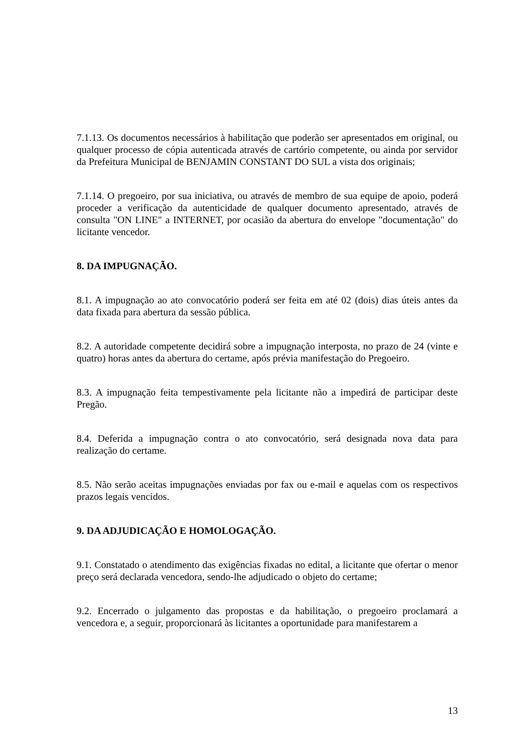7.1.13. Os documentos necessários à habilitação que poderão ser apresentados em original, ou qualquer processo de cópia autenticada através de cartório competente, ou ainda por servidor da Prefeitura Municipal de BENJAMIN CONSTANT DO SUL a vista dos originais;
7.1.14. O pregoeiro, por sua iniciativa, ou através de membro de sua equipe de apoio, poderá proceder a verificação da autenticidade de qualquer documento apresentado, através de consulta "ON LINE" a INTERNET, por ocasião da abertura do envelope "documentação" do licitante vencedor.
8. DA IMPUGNAÇÃO.
8.1. A impugnação ao ato convocatório poderá ser feita em até 02 (dois) dias úteis antes da data fixada para abertura da sessão pública.
8.2. A autoridade competente decidirá sobre a impugnação interposta, no prazo de 24 (vinte e quatro) horas antes da abertura do certame, após prévia manifestação do Pregoeiro.
8.3. A impugnação feita tempestivamente pela licitante não a impedirá de participar deste Pregão.
8.4. Deferida a impugnação contra o ato convocatório, será designada nova data para realização do certame.
8.5. Não serão aceitas impugnações enviadas por fax ou e-mail e aquelas com os respectivos prazos legais vencidos.
9. DA ADJUDICAÇÃO E HOMOLOGAÇÃO.
9.1. Constatado o atendimento das exigências fixadas no edital, a licitante que ofertar o menor preço será declarada vencedora, sendo-lhe adjudicado o objeto do certame;
9.2. Encerrado o julgamento das propostas e da habilitação, o pregoeiro proclamará a vencedora e, a seguir, proporcionará às licitantes a oportunidade para manifestarem a
13